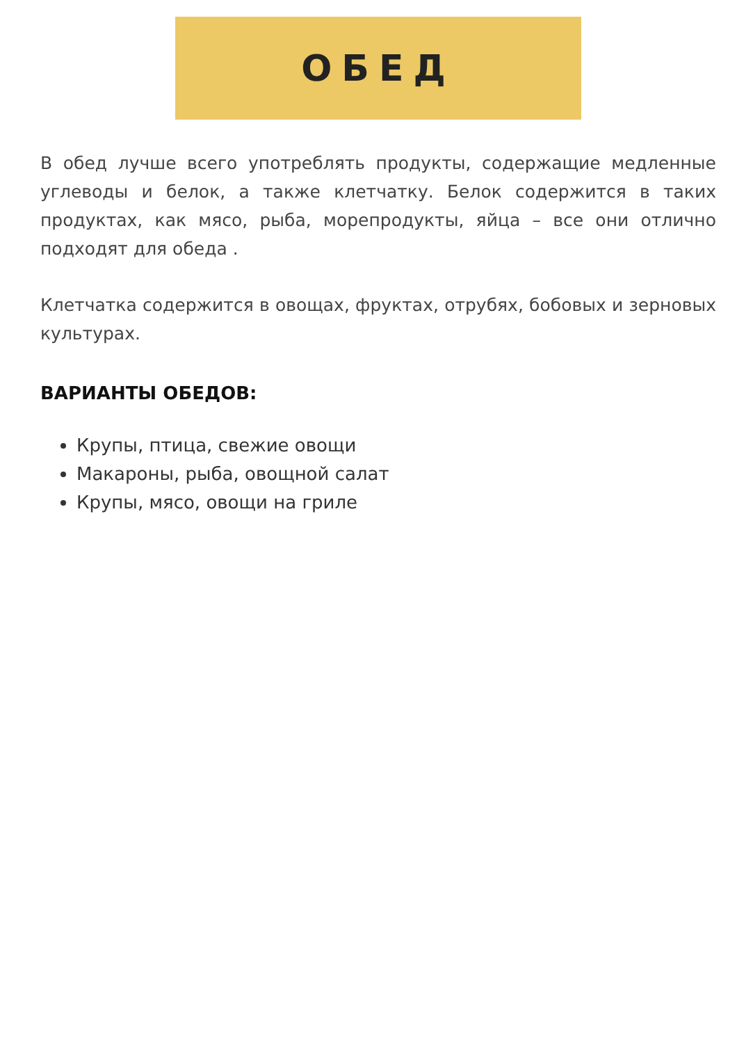ОБЕД
В обед лучше всего употреблять продукты, содержащие медленные углеводы и белок, а также клетчатку. Белок содержится в таких продуктах, как мясо, рыба, морепродукты, яйца – все они отлично подходят для обеда .
Клетчатка содержится в овощах, фруктах, отрубях, бобовых и зерновых культурах.
ВАРИАНТЫ ОБЕДОВ:
Крупы, птица, свежие овощи
Макароны, рыба, овощной салат
Крупы, мясо, овощи на гриле